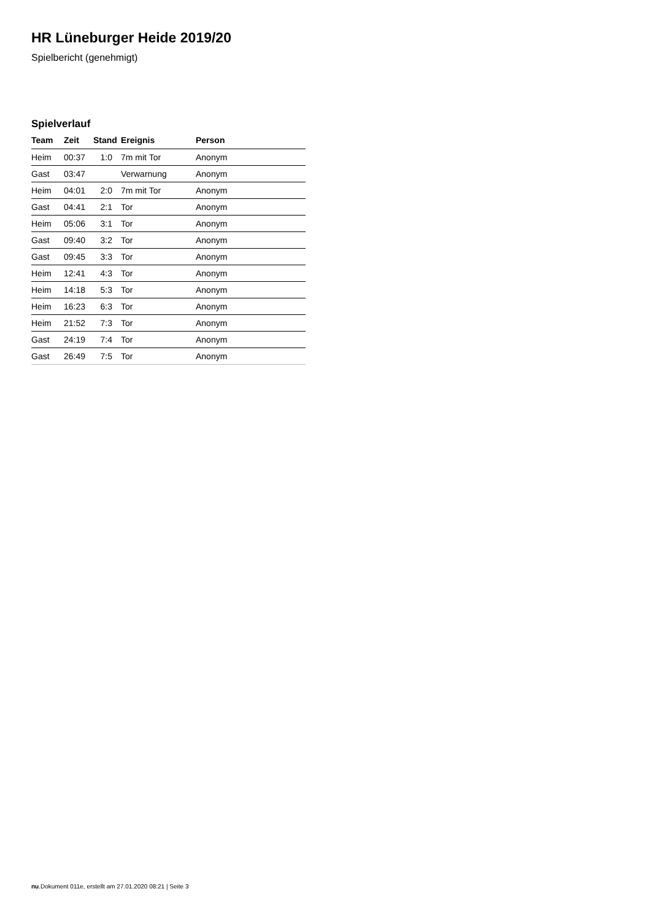HR Lüneburger Heide 2019/20
Spielbericht (genehmigt)
Spielverlauf
| Team | Zeit | Stand | Ereignis | Person |
| --- | --- | --- | --- | --- |
| Heim | 00:37 | 1:0 | 7m mit Tor | Anonym |
| Gast | 03:47 | | Verwarnung | Anonym |
| Heim | 04:01 | 2:0 | 7m mit Tor | Anonym |
| Gast | 04:41 | 2:1 | Tor | Anonym |
| Heim | 05:06 | 3:1 | Tor | Anonym |
| Gast | 09:40 | 3:2 | Tor | Anonym |
| Gast | 09:45 | 3:3 | Tor | Anonym |
| Heim | 12:41 | 4:3 | Tor | Anonym |
| Heim | 14:18 | 5:3 | Tor | Anonym |
| Heim | 16:23 | 6:3 | Tor | Anonym |
| Heim | 21:52 | 7:3 | Tor | Anonym |
| Gast | 24:19 | 7:4 | Tor | Anonym |
| Gast | 26:49 | 7:5 | Tor | Anonym |
nu.Dokument 011e, erstellt am 27.01.2020 08:21 | Seite 3